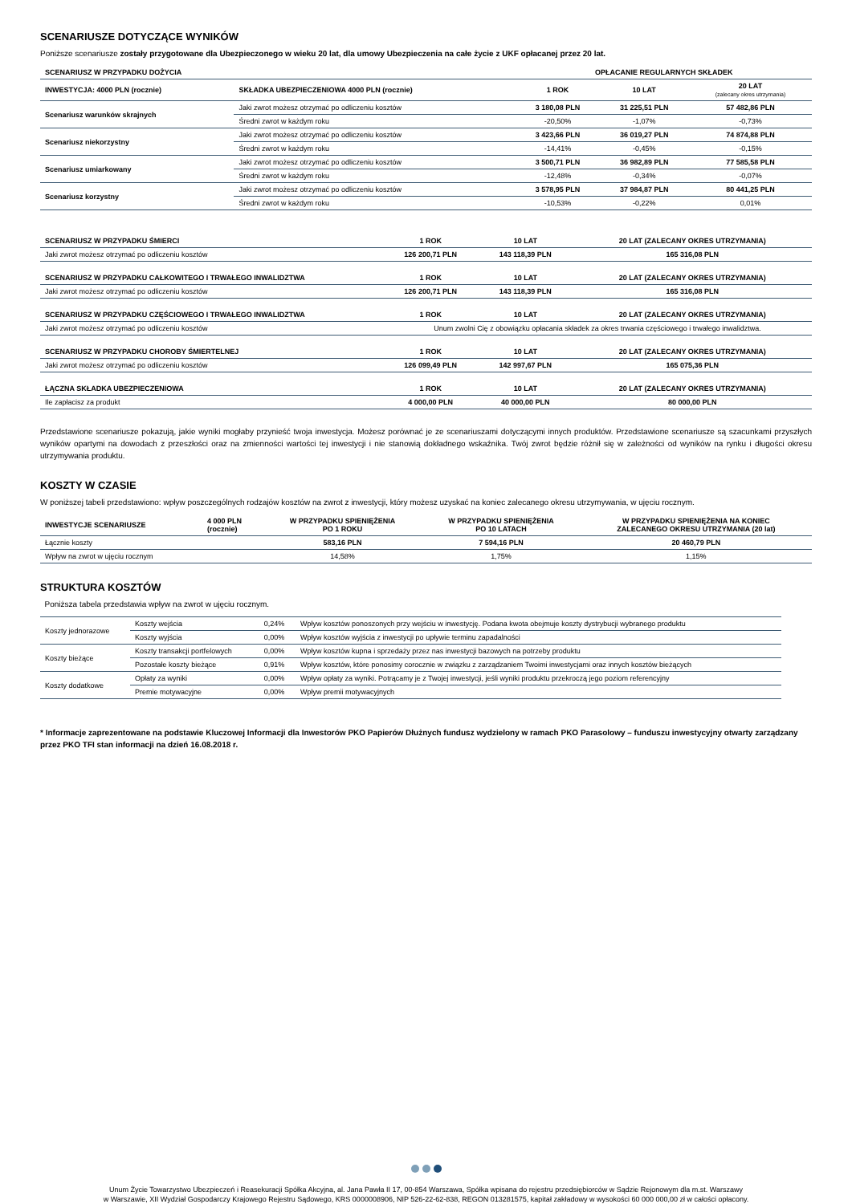SCENARIUSZE DOTYCZĄCE WYNIKÓW
Poniższe scenariusze zostały przygotowane dla Ubezpieczonego w wieku 20 lat, dla umowy Ubezpieczenia na całe życie z UKF opłacanej przez 20 lat.
| SCENARIUSZ W PRZYPADKU DOŻYCIA | | OPŁACANIE REGULARNYCH SKŁADEK | | |
| --- | --- | --- | --- | --- |
| INWESTYCJA: 4000 PLN (rocznie) | SKŁADKA UBEZPIECZENIOWA 4000 PLN (rocznie) | 1 ROK | 10 LAT | 20 LAT (zalecany okres utrzymania) |
| Scenariusz warunków skrajnych | Jaki zwrot możesz otrzymać po odliczeniu kosztów | 3 180,08 PLN | 31 225,51 PLN | 57 482,86 PLN |
| | Średni zwrot w każdym roku | -20,50% | -1,07% | -0,73% |
| Scenariusz niekorzystny | Jaki zwrot możesz otrzymać po odliczeniu kosztów | 3 423,66 PLN | 36 019,27 PLN | 74 874,88 PLN |
| | Średni zwrot w każdym roku | -14,41% | -0,45% | -0,15% |
| Scenariusz umiarkowany | Jaki zwrot możesz otrzymać po odliczeniu kosztów | 3 500,71 PLN | 36 982,89 PLN | 77 585,58 PLN |
| | Średni zwrot w każdym roku | -12,48% | -0,34% | -0,07% |
| Scenariusz korzystny | Jaki zwrot możesz otrzymać po odliczeniu kosztów | 3 578,95 PLN | 37 984,87 PLN | 80 441,25 PLN |
| | Średni zwrot w każdym roku | -10,53% | -0,22% | 0,01% |
| SCENARIUSZ W PRZYPADKU ŚMIERCI | 1 ROK | 10 LAT | 20 LAT (ZALECANY OKRES UTRZYMANIA) |
| --- | --- | --- | --- |
| Jaki zwrot możesz otrzymać po odliczeniu kosztów | 126 200,71 PLN | 143 118,39 PLN | 165 316,08 PLN |
| SCENARIUSZ W PRZYPADKU CAŁKOWITEGO I TRWAŁEGO INWALIDZTWA | 1 ROK | 10 LAT | 20 LAT (ZALECANY OKRES UTRZYMANIA) |
| Jaki zwrot możesz otrzymać po odliczeniu kosztów | 126 200,71 PLN | 143 118,39 PLN | 165 316,08 PLN |
| SCENARIUSZ W PRZYPADKU CZĘŚCIOWEGO I TRWAŁEGO INWALIDZTWA | 1 ROK | 10 LAT | 20 LAT (ZALECANY OKRES UTRZYMANIA) |
| Jaki zwrot możesz otrzymać po odliczeniu kosztów | Unum zwolni Cię z obowiązku opłacania składek za okres trwania częściowego i trwałego inwalidztwa. | | |
| SCENARIUSZ W PRZYPADKU CHOROBY ŚMIERTELNEJ | 1 ROK | 10 LAT | 20 LAT (ZALECANY OKRES UTRZYMANIA) |
| Jaki zwrot możesz otrzymać po odliczeniu kosztów | 126 099,49 PLN | 142 997,67 PLN | 165 075,36 PLN |
| ŁĄCZNA SKŁADKA UBEZPIECZENIOWA | 1 ROK | 10 LAT | 20 LAT (ZALECANY OKRES UTRZYMANIA) |
| Ile zapłacisz za produkt | 4 000,00 PLN | 40 000,00 PLN | 80 000,00 PLN |
Przedstawione scenariusze pokazują, jakie wyniki mogłaby przynieść twoja inwestycja. Możesz porównać je ze scenariuszami dotyczącymi innych produktów. Przedstawione scenariusze są szacunkami przyszłych wyników opartymi na dowodach z przeszłości oraz na zmienności wartości tej inwestycji i nie stanowią dokładnego wskaźnika. Twój zwrot będzie różnił się w zależności od wyników na rynku i długości okresu utrzymywania produktu.
KOSZTY W CZASIE
W poniższej tabeli przedstawiono: wpływ poszczególnych rodzajów kosztów na zwrot z inwestycji, który możesz uzyskać na koniec zalecanego okresu utrzymywania, w ujęciu rocznym.
| INWESTYCJE SCENARIUSZE | 4 000 PLN (rocznie) | W PRZYPADKU SPIENIĘŻENIA PO 1 ROKU | W PRZYPADKU SPIENIĘŻENIA PO 10 LATACH | W PRZYPADKU SPIENIĘŻENIA NA KONIEC ZALECANEGO OKRESU UTRZYMANIA (20 lat) |
| --- | --- | --- | --- | --- |
| Łącznie koszty | | 583,16 PLN | 7 594,16 PLN | 20 460,79 PLN |
| Wpływ na zwrot w ujęciu rocznym | | 14,58% | 1,75% | 1,15% |
STRUKTURA KOSZTÓW
Poniższa tabela przedstawia wpływ na zwrot w ujęciu rocznym.
| Koszty jednorazowe | Koszty wejścia | 0,24% | Wpływ kosztów ponoszonych przy wejściu w inwestycję. Podana kwota obejmuje koszty dystrybucji wybranego produktu |
| | Koszty wyjścia | 0,00% | Wpływ kosztów wyjścia z inwestycji po upływie terminu zapadalności |
| Koszty bieżące | Koszty transakcji portfelowych | 0,00% | Wpływ kosztów kupna i sprzedaży przez nas inwestycji bazowych na potrzeby produktu |
| | Pozostałe koszty bieżące | 0,91% | Wpływ kosztów, które ponosimy corocznie w związku z zarządzaniem Twoimi inwestycjami oraz innych kosztów bieżących |
| Koszty dodatkowe | Opłaty za wyniki | 0,00% | Wpływ opłaty za wyniki. Potrącamy je z Twojej inwestycji, jeśli wyniki produktu przekroczą jego poziom referencyjny |
| | Premie motywacyjne | 0,00% | Wpływ premii motywacyjnych |
* Informacje zaprezentowane na podstawie Kluczowej Informacji dla Inwestorów PKO Papierów Dłużnych fundusz wydzielony w ramach PKO Parasolowy – funduszu inwestycyjny otwarty zarządzany przez PKO TFI stan informacji na dzień 16.08.2018 r.
Unum Życie Towarzystwo Ubezpieczeń i Reasekuracji Spółka Akcyjna, al. Jana Pawła II 17, 00-854 Warszawa, Spółka wpisana do rejestru przedsiębiorców w Sądzie Rejonowym dla m.st. Warszawy
w Warszawie, XII Wydział Gospodarczy Krajowego Rejestru Sądowego, KRS 0000008906, NIP 526-22-62-838, REGON 013281575, kapitał zakładowy w wysokości 60 000 000,00 zł w całości opłacony.